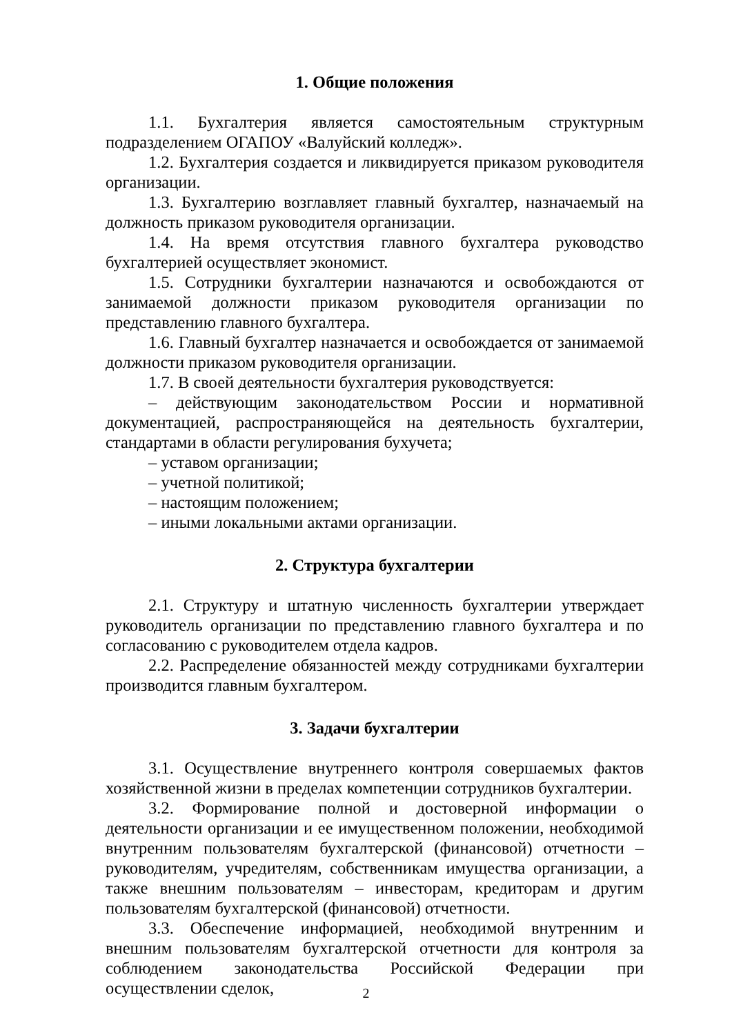1. Общие положения
1.1. Бухгалтерия является самостоятельным структурным подразделением ОГАПОУ «Валуйский колледж».
1.2. Бухгалтерия создается и ликвидируется приказом руководителя организации.
1.3. Бухгалтерию возглавляет главный бухгалтер, назначаемый на должность приказом руководителя организации.
1.4. На время отсутствия главного бухгалтера руководство бухгалтерией осуществляет экономист.
1.5. Сотрудники бухгалтерии назначаются и освобождаются от занимаемой должности приказом руководителя организации по представлению главного бухгалтера.
1.6. Главный бухгалтер назначается и освобождается от занимаемой должности приказом руководителя организации.
1.7. В своей деятельности бухгалтерия руководствуется:
– действующим законодательством России и нормативной документацией, распространяющейся на деятельность бухгалтерии, стандартами в области регулирования бухучета;
– уставом организации;
– учетной политикой;
– настоящим положением;
– иными локальными актами организации.
2. Структура бухгалтерии
2.1. Структуру и штатную численность бухгалтерии утверждает руководитель организации по представлению главного бухгалтера и по согласованию с руководителем отдела кадров.
2.2. Распределение обязанностей между сотрудниками бухгалтерии производится главным бухгалтером.
3. Задачи бухгалтерии
3.1. Осуществление внутреннего контроля совершаемых фактов хозяйственной жизни в пределах компетенции сотрудников бухгалтерии.
3.2. Формирование полной и достоверной информации о деятельности организации и ее имущественном положении, необходимой внутренним пользователям бухгалтерской (финансовой) отчетности – руководителям, учредителям, собственникам имущества организации, а также внешним пользователям – инвесторам, кредиторам и другим пользователям бухгалтерской (финансовой) отчетности.
3.3. Обеспечение информацией, необходимой внутренним и внешним пользователям бухгалтерской отчетности для контроля за соблюдением законодательства Российской Федерации при осуществлении сделок,
2